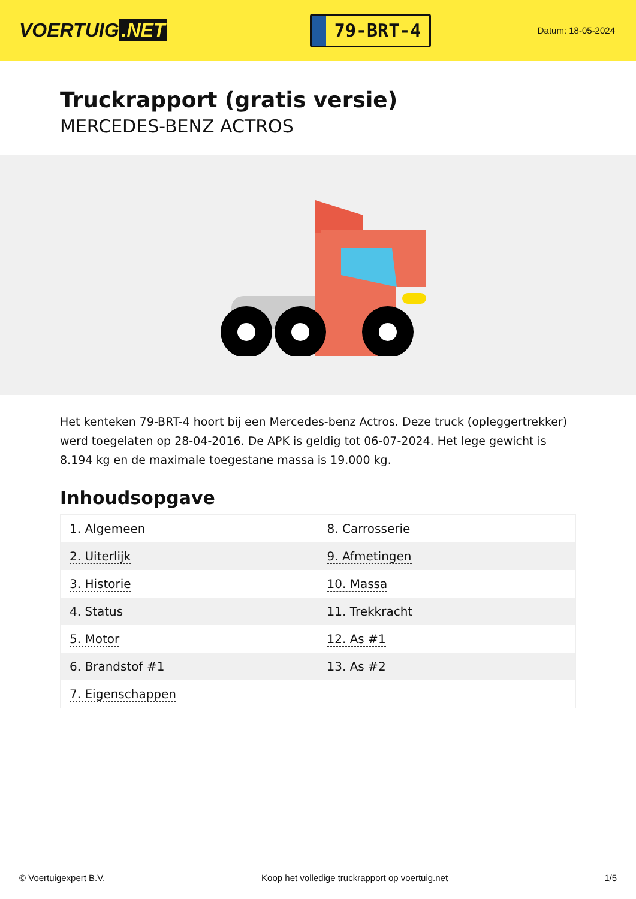VOERTUIG.NET
79-BRT-4
Datum: 18-05-2024
Truckrapport (gratis versie)
MERCEDES-BENZ ACTROS
Het kenteken 79-BRT-4 hoort bij een Mercedes-benz Actros. Deze truck (opleggertrekker) werd toegelaten op 28-04-2016. De APK is geldig tot 06-07-2024. Het lege gewicht is 8.194 kg en de maximale toegestane massa is 19.000 kg.
Inhoudsopgave
| 1. Algemeen | 8. Carrosserie |
| 2. Uiterlijk | 9. Afmetingen |
| 3. Historie | 10. Massa |
| 4. Status | 11. Trekkracht |
| 5. Motor | 12. As #1 |
| 6. Brandstof #1 | 13. As #2 |
| 7. Eigenschappen | |
© Voertuigexpert B.V. Koop het volledige truckrapport op voertuig.net 1/5